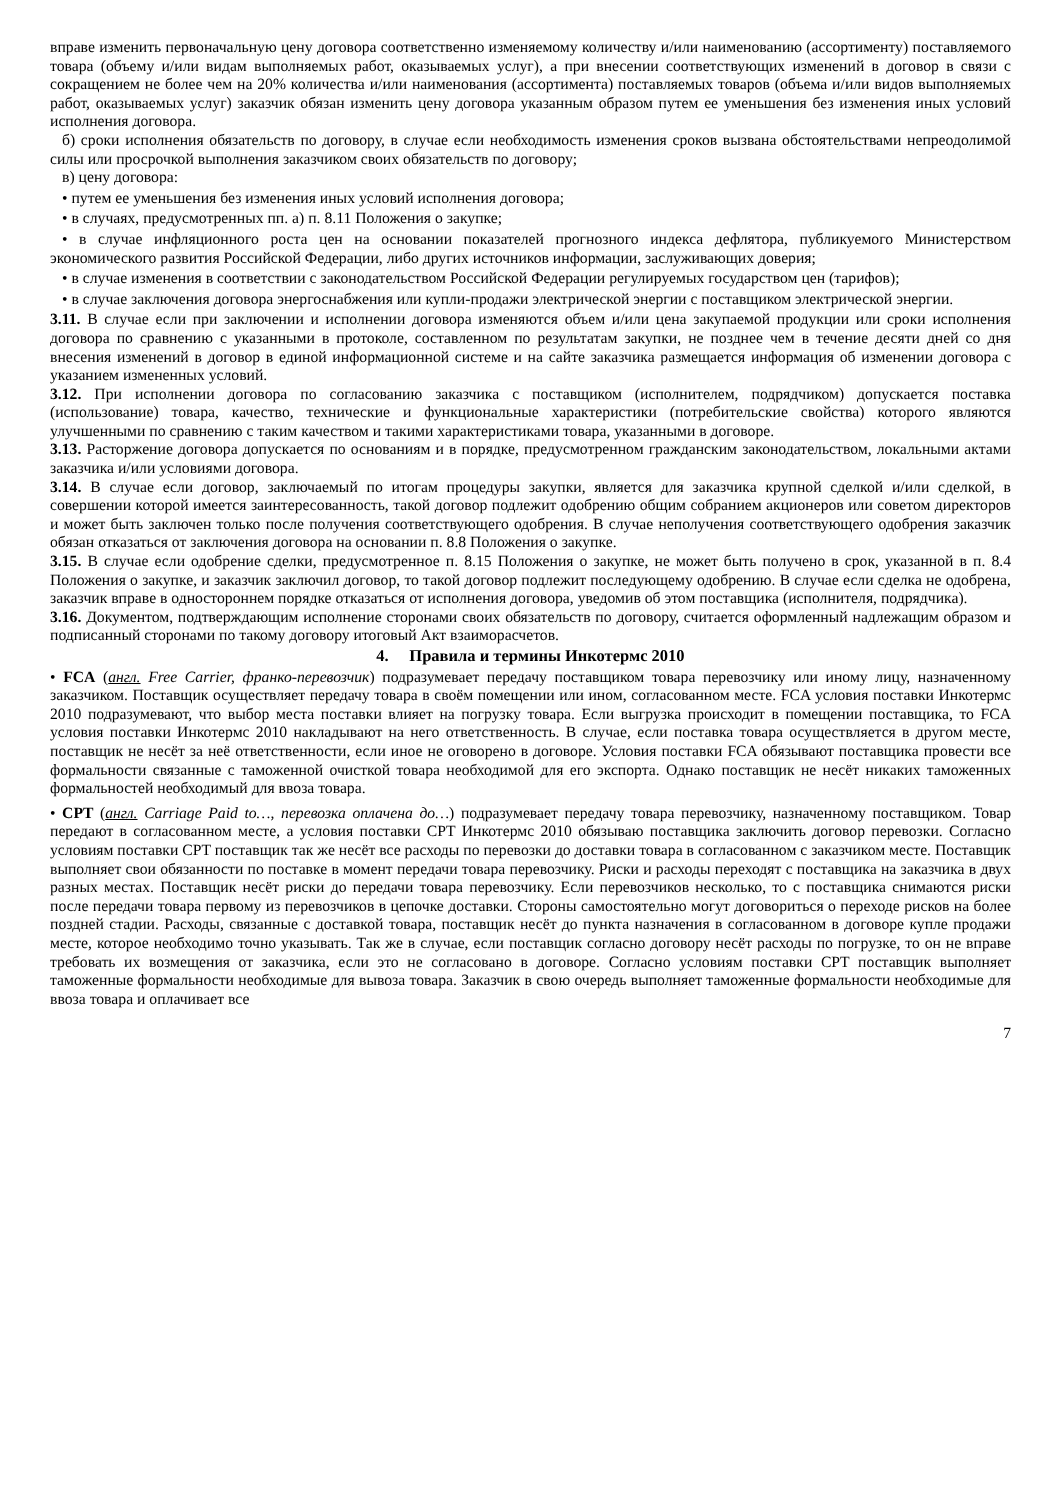вправе изменить первоначальную цену договора соответственно изменяемому количеству и/или наименованию (ассортименту) поставляемого товара (объему и/или видам выполняемых работ, оказываемых услуг), а при внесении соответствующих изменений в договор в связи с сокращением не более чем на 20% количества и/или наименования (ассортимента) поставляемых товаров (объема и/или видов выполняемых работ, оказываемых услуг) заказчик обязан изменить цену договора указанным образом путем ее уменьшения без изменения иных условий исполнения договора.
б) сроки исполнения обязательств по договору, в случае если необходимость изменения сроков вызвана обстоятельствами непреодолимой силы или просрочкой выполнения заказчиком своих обязательств по договору;
в) цену договора:
• путем ее уменьшения без изменения иных условий исполнения договора;
• в случаях, предусмотренных пп. а) п. 8.11 Положения о закупке;
• в случае инфляционного роста цен на основании показателей прогнозного индекса дефлятора, публикуемого Министерством экономического развития Российской Федерации, либо других источников информации, заслуживающих доверия;
• в случае изменения в соответствии с законодательством Российской Федерации регулируемых государством цен (тарифов);
• в случае заключения договора энергоснабжения или купли-продажи электрической энергии с поставщиком электрической энергии.
3.11. В случае если при заключении и исполнении договора изменяются объем и/или цена закупаемой продукции или сроки исполнения договора по сравнению с указанными в протоколе, составленном по результатам закупки, не позднее чем в течение десяти дней со дня внесения изменений в договор в единой информационной системе и на сайте заказчика размещается информация об изменении договора с указанием измененных условий.
3.12. При исполнении договора по согласованию заказчика с поставщиком (исполнителем, подрядчиком) допускается поставка (использование) товара, качество, технические и функциональные характеристики (потребительские свойства) которого являются улучшенными по сравнению с таким качеством и такими характеристиками товара, указанными в договоре.
3.13. Расторжение договора допускается по основаниям и в порядке, предусмотренном гражданским законодательством, локальными актами заказчика и/или условиями договора.
3.14. В случае если договор, заключаемый по итогам процедуры закупки, является для заказчика крупной сделкой и/или сделкой, в совершении которой имеется заинтересованность, такой договор подлежит одобрению общим собранием акционеров или советом директоров и может быть заключен только после получения соответствующего одобрения. В случае неполучения соответствующего одобрения заказчик обязан отказаться от заключения договора на основании п. 8.8 Положения о закупке.
3.15. В случае если одобрение сделки, предусмотренное п. 8.15 Положения о закупке, не может быть получено в срок, указанной в п. 8.4 Положения о закупке, и заказчик заключил договор, то такой договор подлежит последующему одобрению. В случае если сделка не одобрена, заказчик вправе в одностороннем порядке отказаться от исполнения договора, уведомив об этом поставщика (исполнителя, подрядчика).
3.16. Документом, подтверждающим исполнение сторонами своих обязательств по договору, считается оформленный надлежащим образом и подписанный сторонами по такому договору итоговый Акт взаиморасчетов.
4. Правила и термины Инкотермс 2010
• FCA (англ. Free Carrier, франко-перевозчик) подразумевает передачу поставщиком товара перевозчику или иному лицу, назначенному заказчиком. Поставщик осуществляет передачу товара в своём помещении или ином, согласованном месте. FCA условия поставки Инкотермс 2010 подразумевают, что выбор места поставки влияет на погрузку товара. Если выгрузка происходит в помещении поставщика, то FCA условия поставки Инкотермс 2010 накладывают на него ответственность. В случае, если поставка товара осуществляется в другом месте, поставщик не несёт за неё ответственности, если иное не оговорено в договоре. Условия поставки FCA обязывают поставщика провести все формальности связанные с таможенной очисткой товара необходимой для его экспорта. Однако поставщик не несёт никаких таможенных формальностей необходимый для ввоза товара.
• CPT (англ. Carriage Paid to…, перевозка оплачена до…) подразумевает передачу товара перевозчику, назначенному поставщиком. Товар передают в согласованном месте, а условия поставки CPT Инкотермс 2010 обязываю поставщика заключить договор перевозки. Согласно условиям поставки CPT поставщик так же несёт все расходы по перевозки до доставки товара в согласованном с заказчиком месте. Поставщик выполняет свои обязанности по поставке в момент передачи товара перевозчику. Риски и расходы переходят с поставщика на заказчика в двух разных местах. Поставщик несёт риски до передачи товара перевозчику. Если перевозчиков несколько, то с поставщика снимаются риски после передачи товара первому из перевозчиков в цепочке доставки. Стороны самостоятельно могут договориться о переходе рисков на более поздней стадии. Расходы, связанные с доставкой товара, поставщик несёт до пункта назначения в согласованном в договоре купле продажи месте, которое необходимо точно указывать. Так же в случае, если поставщик согласно договору несёт расходы по погрузке, то он не вправе требовать их возмещения от заказчика, если это не согласовано в договоре. Согласно условиям поставки CPT поставщик выполняет таможенные формальности необходимые для вывоза товара. Заказчик в свою очередь выполняет таможенные формальности необходимые для ввоза товара и оплачивает все
7